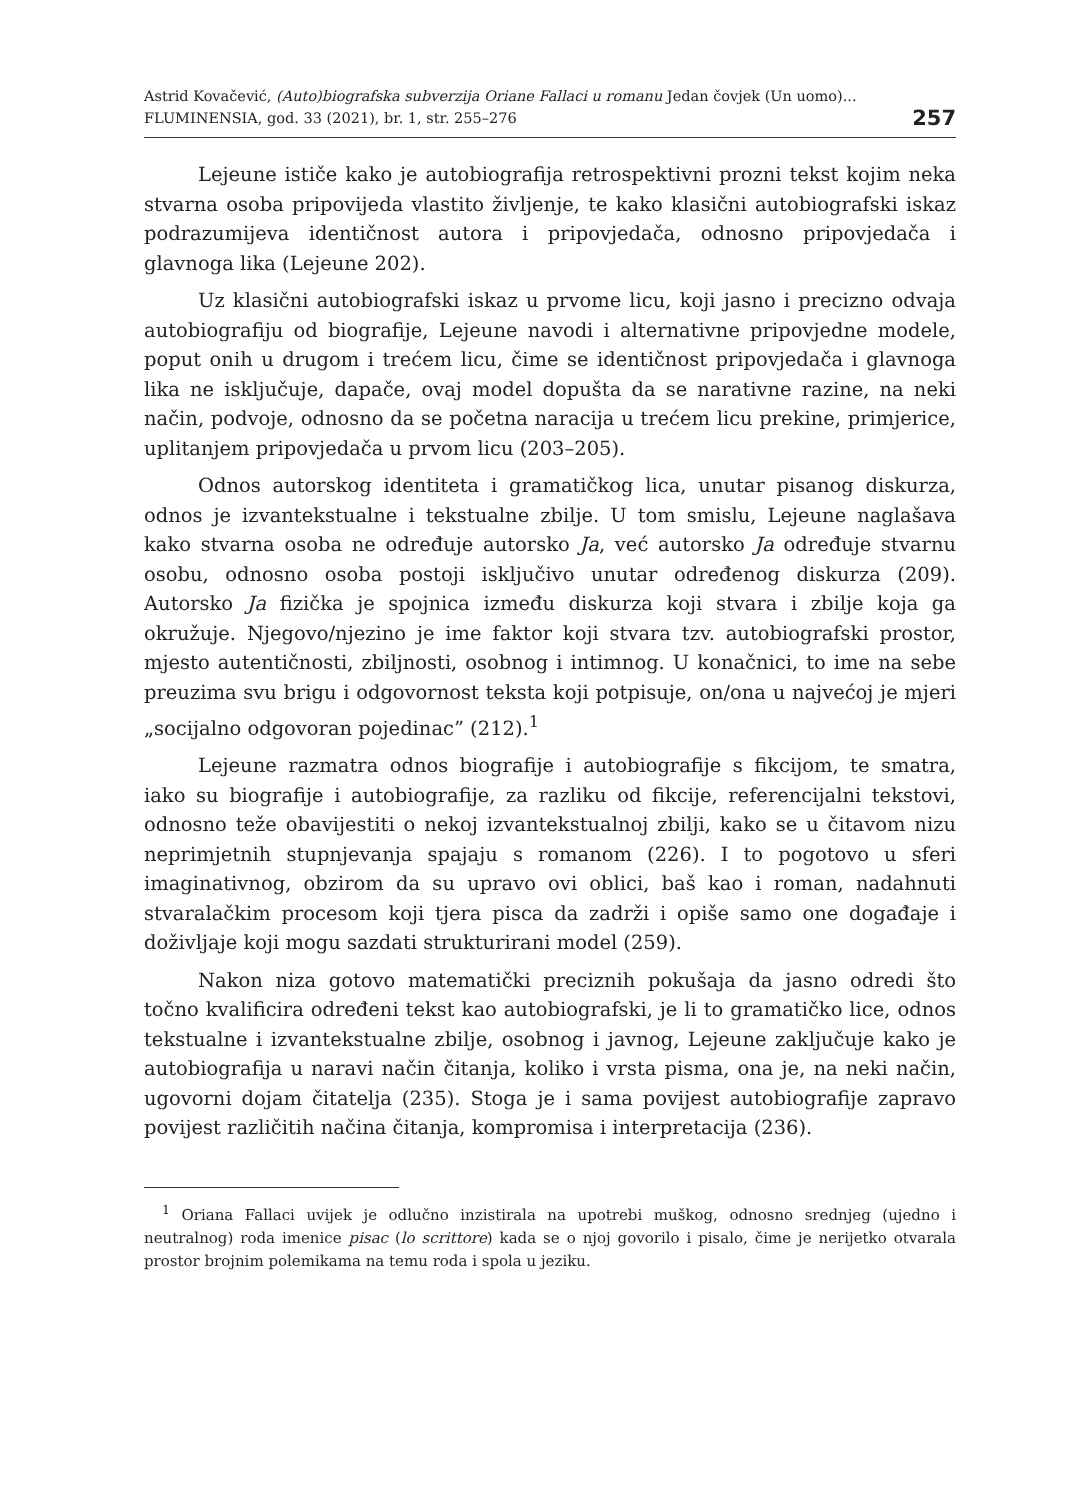Astrid Kovačević, (Auto)biografska subverzija Oriane Fallaci u romanu Jedan čovjek (Un uomo)...
FLUMINENSIA, god. 33 (2021), br. 1, str. 255–276
257
Lejeune ističe kako je autobiografija retrospektivni prozni tekst kojim neka stvarna osoba pripovijeda vlastito življenje, te kako klasični autobiografski iskaz podrazumijeva identičnost autora i pripovjedača, odnosno pripovjedača i glavnoga lika (Lejeune 202).
Uz klasični autobiografski iskaz u prvome licu, koji jasno i precizno odvaja autobiografiju od biografije, Lejeune navodi i alternativne pripovjedne modele, poput onih u drugom i trećem licu, čime se identičnost pripovjedača i glavnoga lika ne isključuje, dapače, ovaj model dopušta da se narativne razine, na neki način, podvoje, odnosno da se početna naracija u trećem licu prekine, primjerice, uplitanjem pripovjedača u prvom licu (203–205).
Odnos autorskog identiteta i gramatičkog lica, unutar pisanog diskurza, odnos je izvantekstualne i tekstualne zbilje. U tom smislu, Lejeune naglašava kako stvarna osoba ne određuje autorsko Ja, već autorsko Ja određuje stvarnu osobu, odnosno osoba postoji isključivo unutar određenog diskurza (209). Autorsko Ja fizička je spojnica između diskurza koji stvara i zbilje koja ga okružuje. Njegovo/njezino je ime faktor koji stvara tzv. autobiografski prostor, mjesto autentičnosti, zbiljnosti, osobnog i intimnog. U konačnici, to ime na sebe preuzima svu brigu i odgovornost teksta koji potpisuje, on/ona u najvećoj je mjeri „socijalno odgovoran pojedinac” (212).<sup>1</sup>
Lejeune razmatra odnos biografije i autobiografije s fikcijom, te smatra, iako su biografije i autobiografije, za razliku od fikcije, referencijalni tekstovi, odnosno teže obavijestiti o nekoj izvantekstualnoj zbilji, kako se u čitavom nizu neprimjetnih stupnjevanja spajaju s romanom (226). I to pogotovo u sferi imaginativnog, obzirom da su upravo ovi oblici, baš kao i roman, nadahnuti stvaralačkim procesom koji tjera pisca da zadrži i opiše samo one događaje i doživljaje koji mogu sazdati strukturirani model (259).
Nakon niza gotovo matematički preciznih pokušaja da jasno odredi što točno kvalificira određeni tekst kao autobiografski, je li to gramatičko lice, odnos tekstualne i izvantekstualne zbilje, osobnog i javnog, Lejeune zaključuje kako je autobiografija u naravi način čitanja, koliko i vrsta pisma, ona je, na neki način, ugovorni dojam čitatelja (235). Stoga je i sama povijest autobiografije zapravo povijest različitih načina čitanja, kompromisa i interpretacija (236).
<sup>1</sup> Oriana Fallaci uvijek je odlučno inzistirala na upotrebi muškog, odnosno srednjeg (ujedno i neutralnog) roda imenice pisac (lo scrittore) kada se o njoj govorilo i pisalo, čime je nerijetko otvarala prostor brojnim polemikama na temu roda i spola u jeziku.